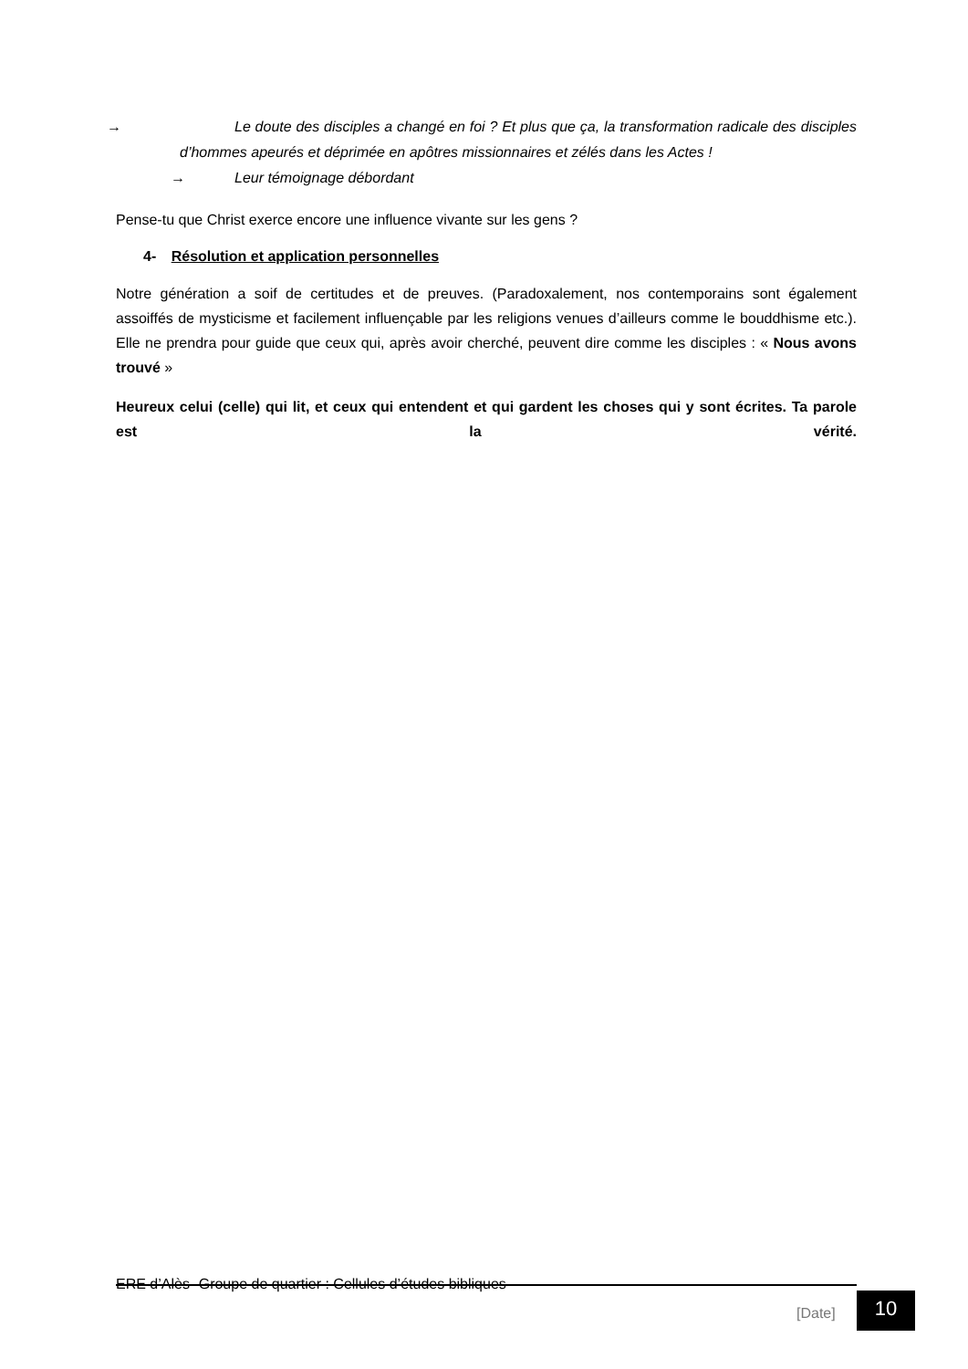→ Le doute des disciples a changé en foi ? Et plus que ça, la transformation radicale des disciples d’hommes apeurés et déprimée en apôtres missionnaires et zélés dans les Actes !
→ Leur témoignage débordant
Pense-tu que Christ exerce encore une influence vivante sur les gens ?
4- Résolution et application personnelles
Notre génération a soif de certitudes et de preuves. (Paradoxalement, nos contemporains sont également assoiffés de mysticisme et facilement influençable par les religions venues d’ailleurs comme le bouddhisme etc.). Elle ne prendra pour guide que ceux qui, après avoir cherché, peuvent dire comme les disciples : « Nous avons trouvé »
Heureux celui (celle) qui lit, et ceux qui entendent et qui gardent les choses qui y sont écrites. Ta parole est la vérité.
ERE d’Alès- Groupe de quartier : Cellules d’études bibliques
[Date] 10